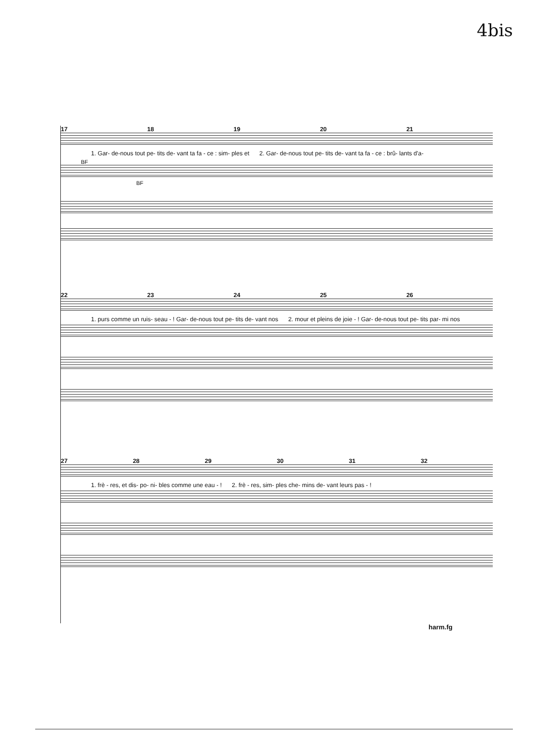4bis
17 18 19 20 21
1. Gar- de-nous tout pe- tits de- vant ta fa - ce : sim- ples et 2. Gar- de-nous tout pe- tits de- vant ta fa - ce : brû- lants d'a-
BF
BF
22 23 24 25 26
1. purs comme un ruis- seau - ! Gar- de-nous tout pe- tits de- vant nos 2. mour et pleins de joie - ! Gar- de-nous tout pe- tits par- mi nos
27 28 29 30 31 32
1. frè - res, et dis- po- ni- bles comme une eau - ! 2. frè - res, sim- ples che- mins de- vant leurs pas - !
harm.fg